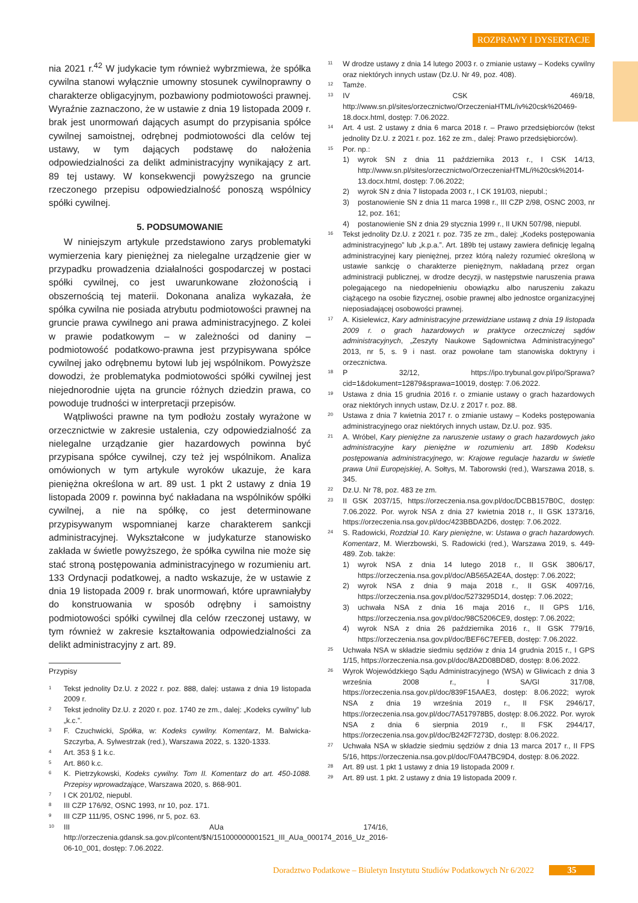ROZPRAWY I DYSERTACJE
nia 2021 r.<sup>42</sup> W judykacie tym również wybrzmiewa, że spółka cywilna stanowi wyłącznie umowny stosunek cywilnoprawny o charakterze obligacyjnym, pozbawiony podmiotowości prawnej. Wyraźnie zaznaczono, że w ustawie z dnia 19 listopada 2009 r. brak jest unormowań dających asumpt do przypisania spółce cywilnej samoistnej, odrębnej podmiotowości dla celów tej ustawy, w tym dających podstawę do nałożenia odpowiedzialności za delikt administracyjny wynikający z art. 89 tej ustawy. W konsekwencji powyższego na gruncie rzeczonego przepisu odpowiedzialność ponoszą wspólnicy spółki cywilnej.
5. PODSUMOWANIE
W niniejszym artykule przedstawiono zarys problematyki wymierzenia kary pieniężnej za nielegalne urządzenie gier w przypadku prowadzenia działalności gospodarczej w postaci spółki cywilnej, co jest uwarunkowane złożonością i obszernością tej materii. Dokonana analiza wykazała, że spółka cywilna nie posiada atrybutu podmiotowości prawnej na gruncie prawa cywilnego ani prawa administracyjnego. Z kolei w prawie podatkowym – w zależności od daniny – podmiotowość podatkowo-prawna jest przypisywana spółce cywilnej jako odrębnemu bytowi lub jej wspólnikom. Powyższe dowodzi, że problematyka podmiotowości spółki cywilnej jest niejednorodnie ujęta na gruncie różnych dziedzin prawa, co powoduje trudności w interpretacji przepisów.
Wątpliwości prawne na tym podłożu zostały wyrażone w orzecznictwie w zakresie ustalenia, czy odpowiedzialność za nielegalne urządzanie gier hazardowych powinna być przypisana spółce cywilnej, czy też jej wspólnikom. Analiza omówionych w tym artykule wyroków ukazuje, że kara pieniężna określona w art. 89 ust. 1 pkt 2 ustawy z dnia 19 listopada 2009 r. powinna być nakładana na wspólników spółki cywilnej, a nie na spółkę, co jest determinowane przypisywanym wspomnianej karze charakterem sankcji administracyjnej. Wykształcone w judykaturze stanowisko zakłada w świetle powyższego, że spółka cywilna nie może się stać stroną postępowania administracyjnego w rozumieniu art. 133 Ordynacji podatkowej, a nadto wskazuje, że w ustawie z dnia 19 listopada 2009 r. brak unormowań, które uprawniałyby do konstruowania w sposób odrębny i samoistny podmiotowości spółki cywilnej dla celów rzeczonej ustawy, w tym również w zakresie kształtowania odpowiedzialności za delikt administracyjny z art. 89.
Przypisy
1 Tekst jednolity Dz.U. z 2022 r. poz. 888, dalej: ustawa z dnia 19 listopada 2009 r.
2 Tekst jednolity Dz.U. z 2020 r. poz. 1740 ze zm., dalej: „Kodeks cywilny” lub „k.c.”.
3 F. Czuchwicki, Spółka, w: Kodeks cywilny. Komentarz, M. Balwicka-Szczyrba, A. Sylwestrzak (red.), Warszawa 2022, s. 1320-1333.
4 Art. 353 § 1 k.c.
5 Art. 860 k.c.
6 K. Pietrzykowski, Kodeks cywilny. Tom II. Komentarz do art. 450-1088. Przepisy wprowadzające, Warszawa 2020, s. 868-901.
7 I CK 201/02, niepubl.
8 III CZP 176/92, OSNC 1993, nr 10, poz. 171.
9 III CZP 111/95, OSNC 1996, nr 5, poz. 63.
10 III AUa 174/16, http://orzeczenia.gdansk.sa.gov.pl/content/$N/151000000001521_III_AUa_000174_2016_Uz_2016-06-10_001, dostęp: 7.06.2022.
11 W drodze ustawy z dnia 14 lutego 2003 r. o zmianie ustawy – Kodeks cywilny oraz niektórych innych ustaw (Dz.U. Nr 49, poz. 408).
12 Tamże.
13 IV CSK 469/18, http://www.sn.pl/sites/orzecznictwo/OrzeczeniaHTML/iv%20csk%20469-18.docx.html, dostęp: 7.06.2022.
14 Art. 4 ust. 2 ustawy z dnia 6 marca 2018 r. – Prawo przedsiębiorców (tekst jednolity Dz.U. z 2021 r. poz. 162 ze zm., dalej: Prawo przedsiębiorców).
15 Por. np.:
1) wyrok SN z dnia 11 października 2013 r., I CSK 14/13, http://www.sn.pl/sites/orzecznictwo/OrzeczeniaHTML/i%20csk%2014-13.docx.html, dostęp: 7.06.2022;
2) wyrok SN z dnia 7 listopada 2003 r., I CK 191/03, niepubl.;
3) postanowienie SN z dnia 11 marca 1998 r., III CZP 2/98, OSNC 2003, nr 12, poz. 161;
4) postanowienie SN z dnia 29 stycznia 1999 r., II UKN 507/98, niepubl.
16 Tekst jednolity Dz.U. z 2021 r. poz. 735 ze zm., dalej: „Kodeks postępowania administracyjnego” lub „k.p.a.”. Art. 189b tej ustawy zawiera definicję legalną administracyjnej kary pieniężnej, przez którą należy rozumieć określoną w ustawie sankcję o charakterze pieniężnym, nakładaną przez organ administracji publicznej, w drodze decyzji, w następstwie naruszenia prawa polegającego na niedopełnieniu obowiązku albo naruszeniu zakazu ciążącego na osobie fizycznej, osobie prawnej albo jednostce organizacyjnej nieposiadającej osobowości prawnej.
17 A. Kisielewicz, Kary administracyjne przewidziane ustawą z dnia 19 listopada 2009 r. o grach hazardowych w praktyce orzeczniczej sądów administracyjnych, „Zeszyty Naukowe Sądownictwa Administracyjnego” 2013, nr 5, s. 9 i nast. oraz powołane tam stanowiska doktryny i orzecznictwa.
18 P 32/12, https://ipo.trybunal.gov.pl/ipo/Sprawa?cid=1&dokument=12879&sprawa=10019, dostęp: 7.06.2022.
19 Ustawa z dnia 15 grudnia 2016 r. o zmianie ustawy o grach hazardowych oraz niektórych innych ustaw, Dz.U. z 2017 r. poz. 88.
20 Ustawa z dnia 7 kwietnia 2017 r. o zmianie ustawy – Kodeks postępowania administracyjnego oraz niektórych innych ustaw, Dz.U. poz. 935.
21 A. Wróbel, Kary pieniężne za naruszenie ustawy o grach hazardowych jako administracyjne kary pieniężne w rozumieniu art. 189b Kodeksu postępowania administracyjnego, w: Krajowe regulacje hazardu w świetle prawa Unii Europejskiej, A. Sołtys, M. Taborowski (red.), Warszawa 2018, s. 345.
22 Dz.U. Nr 78, poz. 483 ze zm.
23 II GSK 2037/15, https://orzeczenia.nsa.gov.pl/doc/DCBB157B0C, dostęp: 7.06.2022. Por. wyrok NSA z dnia 27 kwietnia 2018 r., II GSK 1373/16, https://orzeczenia.nsa.gov.pl/doc/423BBDA2D6, dostęp: 7.06.2022.
24 S. Radowicki, Rozdział 10. Kary pieniężne, w: Ustawa o grach hazardowych. Komentarz, M. Wierzbowski, S. Radowicki (red.), Warszawa 2019, s. 449-489. Zob. także:
1) wyrok NSA z dnia 14 lutego 2018 r., II GSK 3806/17, https://orzeczenia.nsa.gov.pl/doc/AB565A2E4A, dostęp: 7.06.2022;
2) wyrok NSA z dnia 9 maja 2018 r., II GSK 4097/16, https://orzeczenia.nsa.gov.pl/doc/5273295D14, dostęp: 7.06.2022;
3) uchwała NSA z dnia 16 maja 2016 r., II GPS 1/16, https://orzeczenia.nsa.gov.pl/doc/98C5206CE9, dostęp: 7.06.2022;
4) wyrok NSA z dnia 26 października 2016 r., II GSK 779/16, https://orzeczenia.nsa.gov.pl/doc/BEF6C7EFEB, dostęp: 7.06.2022.
25 Uchwała NSA w składzie siedmiu sędziów z dnia 14 grudnia 2015 r., I GPS 1/15, https://orzeczenia.nsa.gov.pl/doc/8A2D08BD8D, dostęp: 8.06.2022.
26 Wyrok Wojewódzkiego Sądu Administracyjnego (WSA) w Gliwicach z dnia 3 września 2008 r., I SA/Gl 317/08, https://orzeczenia.nsa.gov.pl/doc/839F15AAE3, dostęp: 8.06.2022; wyrok NSA z dnia 19 września 2019 r., II FSK 2946/17, https://orzeczenia.nsa.gov.pl/doc/7A517978B5, dostęp: 8.06.2022. Por. wyrok NSA z dnia 6 sierpnia 2019 r., II FSK 2944/17, https://orzeczenia.nsa.gov.pl/doc/B242F7273D, dostęp: 8.06.2022.
27 Uchwała NSA w składzie siedmiu sędziów z dnia 13 marca 2017 r., II FPS 5/16, https://orzeczenia.nsa.gov.pl/doc/F0A47BC9D4, dostęp: 8.06.2022.
28 Art. 89 ust. 1 pkt 1 ustawy z dnia 19 listopada 2009 r.
29 Art. 89 ust. 1 pkt. 2 ustawy z dnia 19 listopada 2009 r.
Doradztwo Podatkowe – Biuletyn Instytutu Studiów Podatkowych Nr 6/2022 35